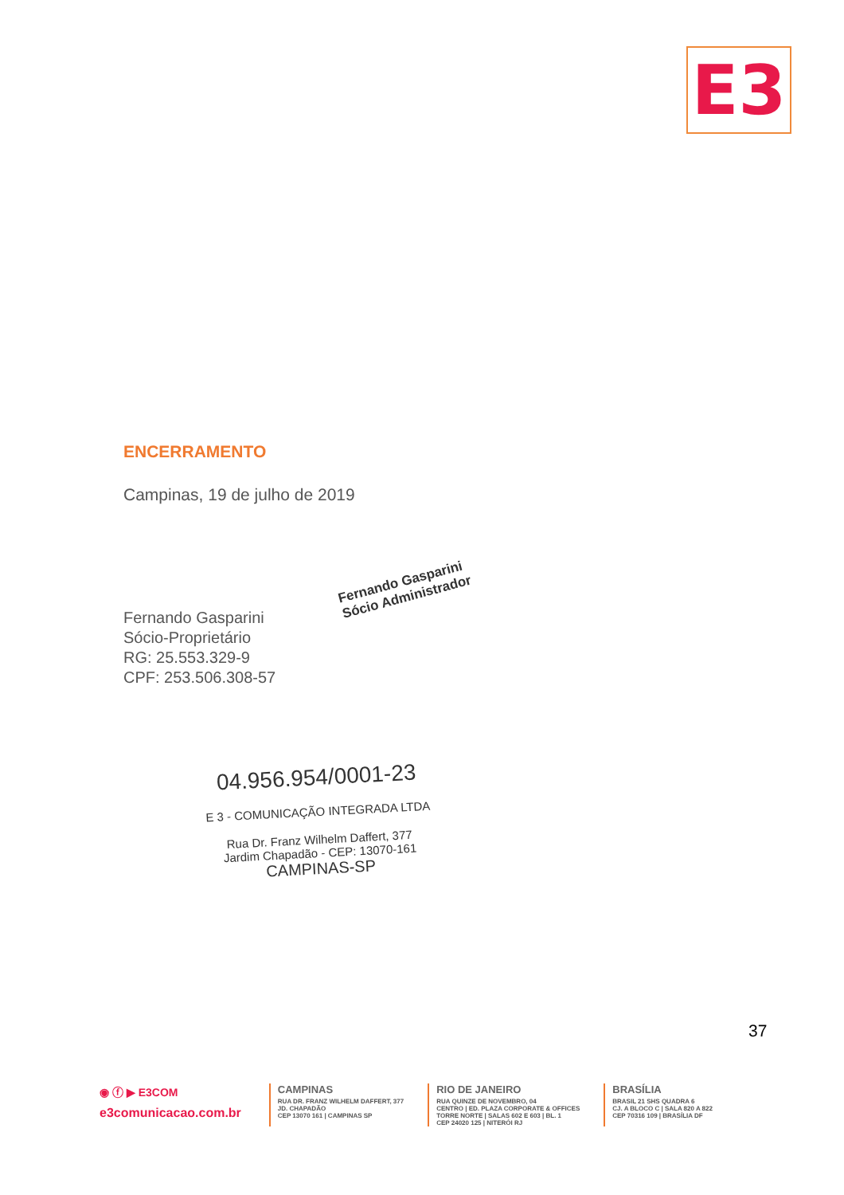E3
ENCERRAMENTO
Campinas, 19 de julho de 2019
Fernando Gasparini
Sócio-Proprietário
RG: 25.553.329-9
CPF: 253.506.308-57
Fernando Gasparini
Sócio Administrador
04.956.954/0001-23
E 3 - COMUNICAÇÃO INTEGRADA LTDA
Rua Dr. Franz Wilhelm Daffert, 377
Jardim Chapadão - CEP: 13070-161
CAMPINAS-SP
37
◉ ⓕ ▶ E3COM
e3comunicacao.com.br
CAMPINAS
RUA DR. FRANZ WILHELM DAFFERT, 377
JD. CHAPADÃO
CEP 13070 161 | CAMPINAS SP
RIO DE JANEIRO
RUA QUINZE DE NOVEMBRO, 04
CENTRO | ED. PLAZA CORPORATE & OFFICES
TORRE NORTE | SALAS 602 E 603 | BL. 1
CEP 24020 125 | NITERÓI RJ
BRASÍLIA
BRASIL 21 SHS QUADRA 6
CJ. A BLOCO C | SALA 820 A 822
CEP 70316 109 | BRASÍLIA DF